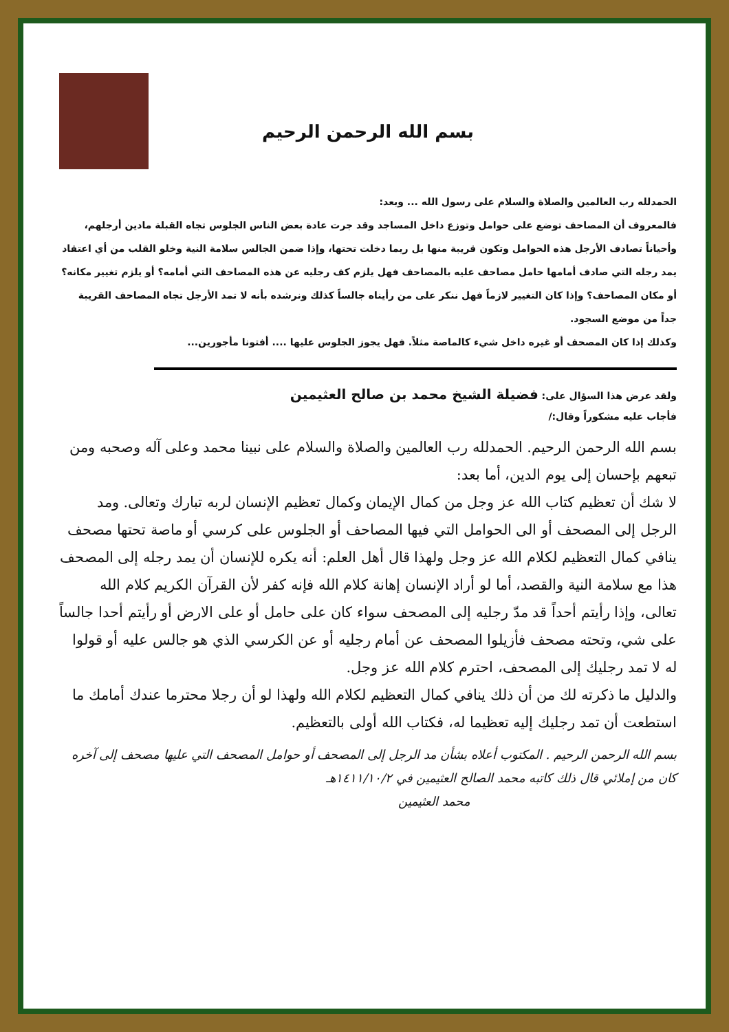بسم الله الرحمن الرحيم
الحمدلله رب العالمين والصلاة والسلام على رسول الله ... وبعد:
فالمعروف أن المصاحف توضع على حوامل وتوزع داخل المساجد وقد جرت عادة بعض الناس الجلوس تجاه القبلة مادين أرجلهم، وأحياناً تصادف الأرجل هذه الحوامل وتكون قريبة منها بل ربما دخلت تحتها، وإذا ضمن الجالس سلامة النية وخلو القلب من أي اعتقاد يمد رجله التي صادف أمامها حامل مصاحف عليه بالمصاحف فهل يلزم كف رجليه عن هذه المصاحف التي أمامه؟ أو يلزم تغيير مكانه؟أو مكان المصاحف؟ وإذا كان التغيير لازماً فهل ننكر على من رأيناه جالساً كذلك ونرشده بأنه لا تمد الأرجل تجاه المصاحف القريبة جداً من موضع السجود.
وكذلك إذا كان المصحف أو غيره داخل شيء كالماصة مثلاً. فهل يجوز الجلوس عليها .... أفتونا مأجورين...
ولقد عرض هذا السؤال على: فضيلة الشيخ محمد بن صالح العثيمين
فأجاب عليه مشكوراً وقال:/
بسم الله الرحمن الرحيم. الحمدلله رب العالمين والصلاة والسلام على نبينا محمد وعلى آله وصحبه ومن تبعهم بإحسان إلى يوم الدين، أما بعد:
لا شك أن تعظيم كتاب الله عز وجل من كمال الإيمان وكمال تعظيم الإنسان لربه تبارك وتعالى. ومد الرجل إلى المصحف أو الى الحوامل التي فيها المصاحف أو الجلوس على كرسي أو ماصة تحتها مصحف ينافي كمال التعظيم لكلام الله عز وجل ولهذا قال أهل العلم: أنه يكره للإنسان أن يمد رجله إلى المصحف هذا مع سلامة النية والقصد، أما لو أراد الإنسان إهانة كلام الله فإنه كفر لأن القرآن الكريم كلام الله تعالى، وإذا رأيتم أحداً قد مدّ رجليه إلى المصحف سواء كان على حامل أو على الارض أو رأيتم أحدا جالساً على شي، وتحته مصحف فأزيلوا المصحف عن أمام رجليه أو عن الكرسي الذي هو جالس عليه أو قولوا له لا تمد رجليك إلى المصحف، احترم كلام الله عز وجل.
والدليل ما ذكرته لك من أن ذلك ينافي كمال التعظيم لكلام الله ولهذا لو أن رجلا محترما عندك أمامك ما استطعت أن تمد رجليك إليه تعظيما له، فكتاب الله أولى بالتعظيم.
بسم الله الرحمن الرحيم . المكتوب أعلاه بشأن مد الرجل إلى المصحف أو حوامل المصحف التي عليها مصحف إلى آخره كان من إملائي قال ذلك كاتبه محمد الصالح العثيمين في ١٤١١/١٠/٢هـ
محمد العثيمين